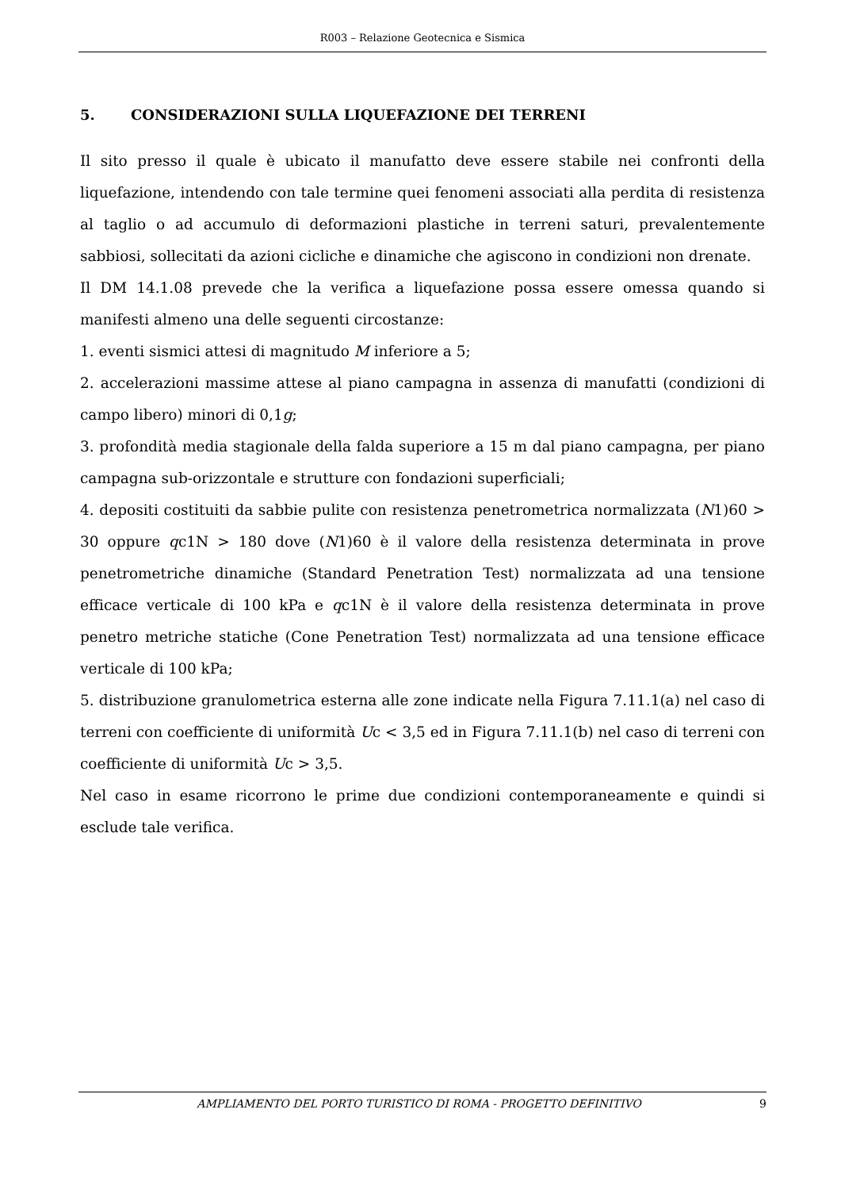R003 – Relazione Geotecnica e Sismica
5. CONSIDERAZIONI SULLA LIQUEFAZIONE DEI TERRENI
Il sito presso il quale è ubicato il manufatto deve essere stabile nei confronti della liquefazione, intendendo con tale termine quei fenomeni associati alla perdita di resistenza al taglio o ad accumulo di deformazioni plastiche in terreni saturi, prevalentemente sabbiosi, sollecitati da azioni cicliche e dinamiche che agiscono in condizioni non drenate.
Il DM 14.1.08 prevede che la verifica a liquefazione possa essere omessa quando si manifesti almeno una delle seguenti circostanze:
1. eventi sismici attesi di magnitudo M inferiore a 5;
2. accelerazioni massime attese al piano campagna in assenza di manufatti (condizioni di campo libero) minori di 0,1g;
3. profondità media stagionale della falda superiore a 15 m dal piano campagna, per piano campagna sub-orizzontale e strutture con fondazioni superficiali;
4. depositi costituiti da sabbie pulite con resistenza penetrometrica normalizzata (N1)60 > 30 oppure qc1N > 180 dove (N1)60 è il valore della resistenza determinata in prove penetrometriche dinamiche (Standard Penetration Test) normalizzata ad una tensione efficace verticale di 100 kPa e qc1N è il valore della resistenza determinata in prove penetro metriche statiche (Cone Penetration Test) normalizzata ad una tensione efficace verticale di 100 kPa;
5. distribuzione granulometrica esterna alle zone indicate nella Figura 7.11.1(a) nel caso di terreni con coefficiente di uniformità Uc < 3,5 ed in Figura 7.11.1(b) nel caso di terreni con coefficiente di uniformità Uc > 3,5.
Nel caso in esame ricorrono le prime due condizioni contemporaneamente e quindi si esclude tale verifica.
AMPLIAMENTO DEL PORTO TURISTICO DI ROMA - PROGETTO DEFINITIVO 9